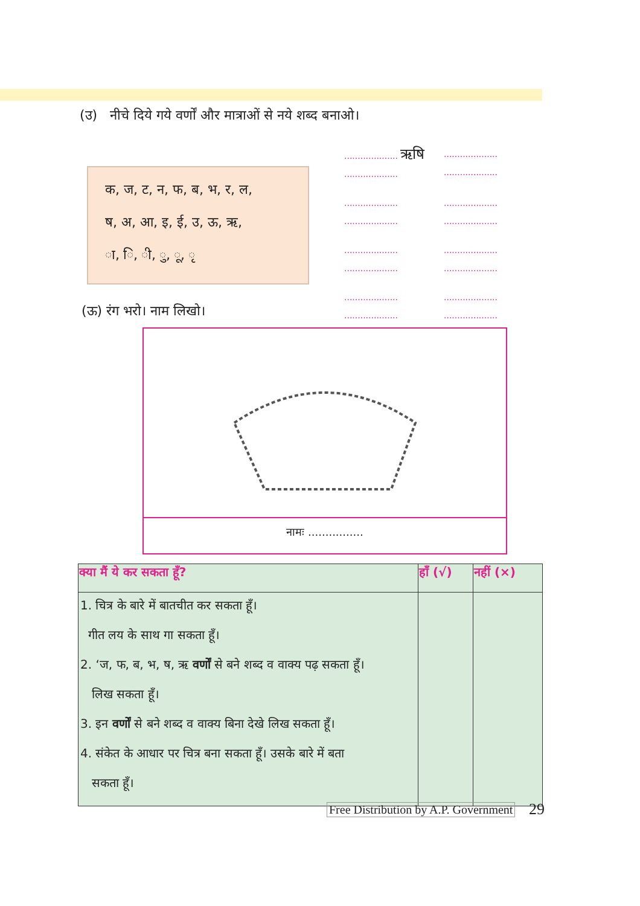(उ) नीचे दिये गये वर्णों और मात्राओं से नये शब्द बनाओ।
क, ज, ट, न, फ, ब, भ, र, ल,
ष, अ, आ, इ, ई, उ, ऊ, ऋ,
ा, ि, ी, ु, ू, ृ
.................... ऋषि
....................
....................
....................
....................
....................
....................
....................
....................
....................
....................
....................
....................
....................
....................
....................
(ऊ) रंग भरो। नाम लिखो।
नामः ................
| क्या मैं ये कर सकता हूँ? | हाँ (√) | नहीं (×) |
| --- | --- | --- |
| 1. चित्र के बारे में बातचीत कर सकता हूँ। गीत लय के साथ गा सकता हूँ। 2. ‘ज, फ, ब, भ, ष, ऋ वर्णों से बने शब्द व वाक्य पढ़ सकता हूँ। लिख सकता हूँ। 3. इन वर्णों से बने शब्द व वाक्य बिना देखे लिख सकता हूँ। 4. संकेत के आधार पर चित्र बना सकता हूँ। उसके बारे में बता सकता हूँ। | | |
Free Distribution by A.P. Government
29